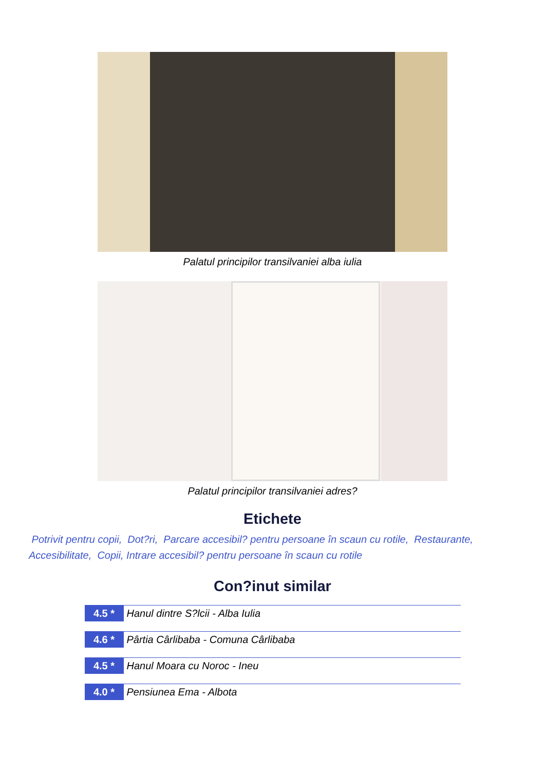Palatul principilor transilvaniei alba iulia
Palatul principilor transilvaniei adres?
Etichete
Potrivit pentru copii, Dot?ri, Parcare accesibil? pentru persoane în scaun cu rotile, Restaurante, Accesibilitate, Copii, Intrare accesibil? pentru persoane în scaun cu rotile
Con?inut similar
4.5 * Hanul dintre S?lcii - Alba Iulia
4.6 * Pârtia Cârlibaba - Comuna Cârlibaba
4.5 * Hanul Moara cu Noroc - Ineu
4.0 * Pensiunea Ema - Albota